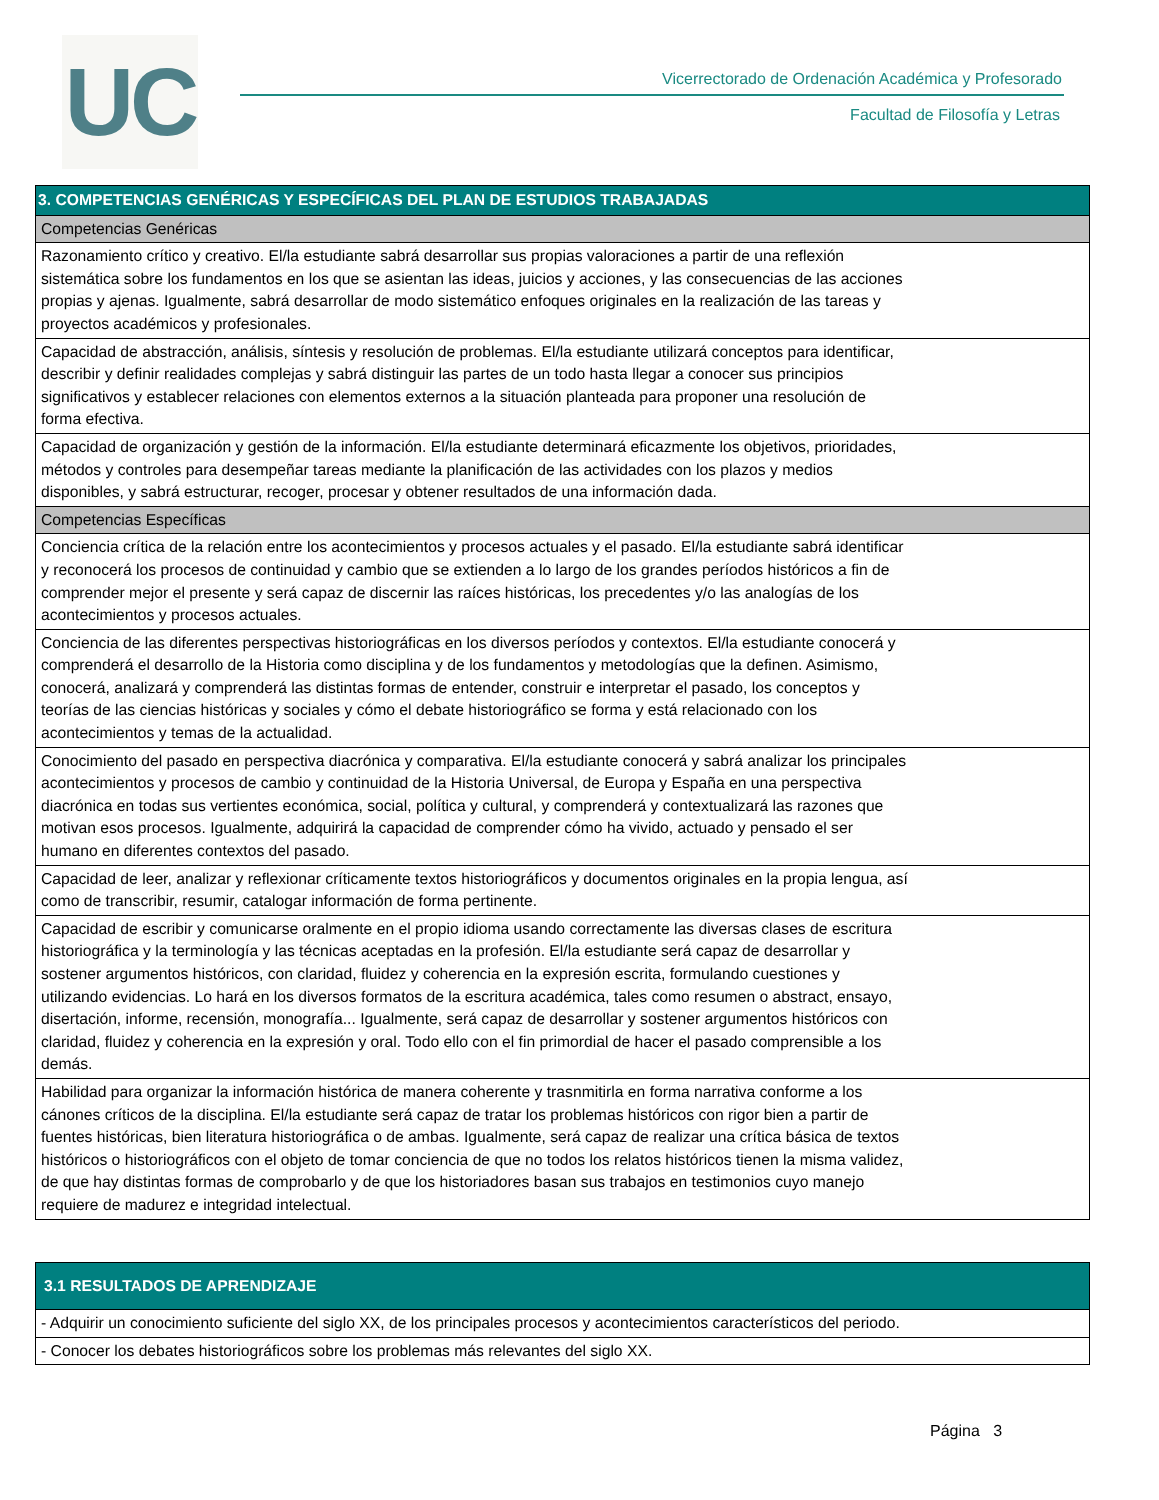UC
Vicerrectorado de Ordenación Académica y Profesorado
Facultad de Filosofía y Letras
| 3. COMPETENCIAS GENÉRICAS Y ESPECÍFICAS DEL PLAN DE ESTUDIOS TRABAJADAS |
| --- |
| Competencias Genéricas |
| Razonamiento crítico y creativo. El/la estudiante sabrá desarrollar sus propias valoraciones a partir de una reflexión sistemática sobre los fundamentos en los que se asientan las ideas, juicios y acciones, y las consecuencias de las acciones propias y ajenas. Igualmente, sabrá desarrollar de modo sistemático enfoques originales en la realización de las tareas y proyectos académicos y profesionales. |
| Capacidad de abstracción, análisis, síntesis y resolución de problemas. El/la estudiante utilizará conceptos para identificar, describir y definir realidades complejas y sabrá distinguir las partes de un todo hasta llegar a conocer sus principios significativos y establecer relaciones con elementos externos a la situación planteada para proponer una resolución de forma efectiva. |
| Capacidad de organización y gestión de la información. El/la estudiante determinará eficazmente los objetivos, prioridades, métodos y controles para desempeñar tareas mediante la planificación de las actividades con los plazos y medios disponibles, y sabrá estructurar, recoger, procesar y obtener resultados de una información dada. |
| Competencias Específicas |
| Conciencia crítica de la relación entre los acontecimientos y procesos actuales y el pasado. El/la estudiante sabrá identificar y reconocerá los procesos de continuidad y cambio que se extienden a lo largo de los grandes períodos históricos a fin de comprender mejor el presente y será capaz de discernir las raíces históricas, los precedentes y/o las analogías de los acontecimientos y procesos actuales. |
| Conciencia de las diferentes perspectivas historiográficas en los diversos períodos y contextos. El/la estudiante conocerá y comprenderá el desarrollo de la Historia como disciplina y de los fundamentos y metodologías que la definen. Asimismo, conocerá, analizará y comprenderá las distintas formas de entender, construir e interpretar el pasado, los conceptos y teorías de las ciencias históricas y sociales y cómo el debate historiográfico se forma y está relacionado con los acontecimientos y temas de la actualidad. |
| Conocimiento del pasado en perspectiva diacrónica y comparativa. El/la estudiante conocerá y sabrá analizar los principales acontecimientos y procesos de cambio y continuidad de la Historia Universal, de Europa y España en una perspectiva diacrónica en todas sus vertientes económica, social, política y cultural, y comprenderá y contextualizará las razones que motivan esos procesos. Igualmente, adquirirá la capacidad de comprender cómo ha vivido, actuado y pensado el ser humano en diferentes contextos del pasado. |
| Capacidad de leer, analizar y reflexionar críticamente textos historiográficos y documentos originales en la propia lengua, así como de transcribir, resumir, catalogar información de forma pertinente. |
| Capacidad de escribir y comunicarse oralmente en el propio idioma usando correctamente las diversas clases de escritura historiográfica y la terminología y las técnicas aceptadas en la profesión. El/la estudiante será capaz de desarrollar y sostener argumentos históricos, con claridad, fluidez y coherencia en la expresión escrita, formulando cuestiones y utilizando evidencias. Lo hará en los diversos formatos de la escritura académica, tales como resumen o abstract, ensayo, disertación, informe, recensión, monografía... Igualmente, será capaz de desarrollar y sostener argumentos históricos con claridad, fluidez y coherencia en la expresión y oral. Todo ello con el fin primordial de hacer el pasado comprensible a los demás. |
| Habilidad para organizar la información histórica de manera coherente y trasnmitirla en forma narrativa conforme a los cánones críticos de la disciplina. El/la estudiante será capaz de tratar los problemas históricos con rigor bien a partir de fuentes históricas, bien literatura historiográfica o de ambas. Igualmente, será capaz de realizar una crítica básica de textos históricos o historiográficos con el objeto de tomar conciencia de que no todos los relatos históricos tienen la misma validez, de que hay distintas formas de comprobarlo y de que los historiadores basan sus trabajos en testimonios cuyo manejo requiere de madurez e integridad intelectual. |
| 3.1 RESULTADOS DE APRENDIZAJE |
| --- |
| - Adquirir un conocimiento suficiente del siglo XX, de los principales procesos y acontecimientos característicos del periodo. |
| - Conocer los debates historiográficos sobre los problemas más relevantes del siglo XX. |
Página 3